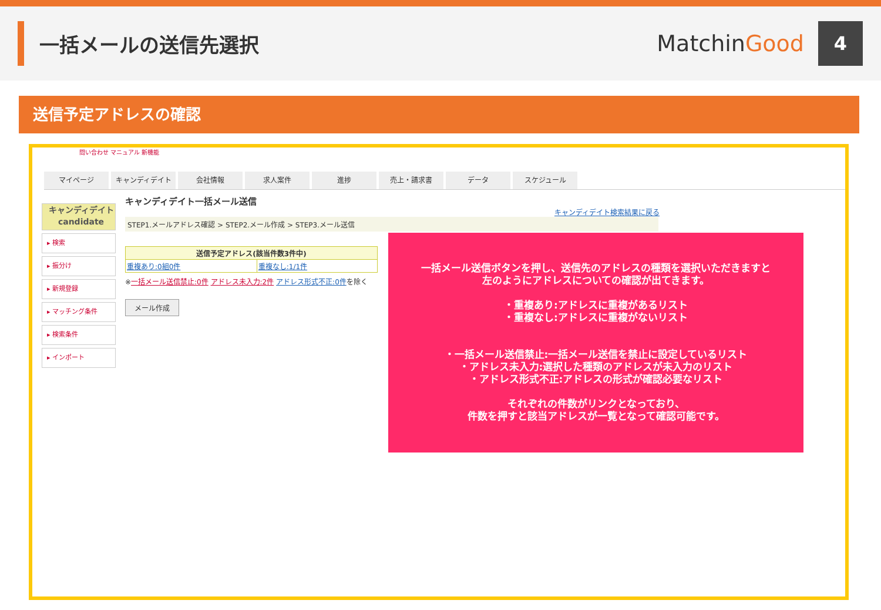一括メールの送信先選択 MatchinGood
4
送信予定アドレスの確認
問い合わせ マニュアル 新機能
マイページ キャンディデイト 会社情報 求人案件 進捗 売上・請求書 データ スケジュール
キャンディデイト
candidate
▸ 検索
▸ 振分け
▸ 新規登録
▸ マッチング条件
▸ 検索条件
▸ インポート
キャンディデイト一括メール送信
キャンディデイト検索結果に戻る
STEP1.メールアドレス確認 > STEP2.メール作成 > STEP3.メール送信
| 送信予定アドレス(該当件数3件中) | |
| --- | --- |
| 重複あり:0組0件 | 重複なし:1/1件 |
※一括メール送信禁止:0件 アドレス未入力:2件 アドレス形式不正:0件を除く
メール作成
一括メール送信ボタンを押し、送信先のアドレスの種類を選択いただきますと
左のようにアドレスについての確認が出てきます。
・重複あり:アドレスに重複があるリスト
・重複なし:アドレスに重複がないリスト
・一括メール送信禁止:一括メール送信を禁止に設定しているリスト
・アドレス未入力:選択した種類のアドレスが未入力のリスト
・アドレス形式不正:アドレスの形式が確認必要なリスト
それぞれの件数がリンクとなっており、
件数を押すと該当アドレスが一覧となって確認可能です。